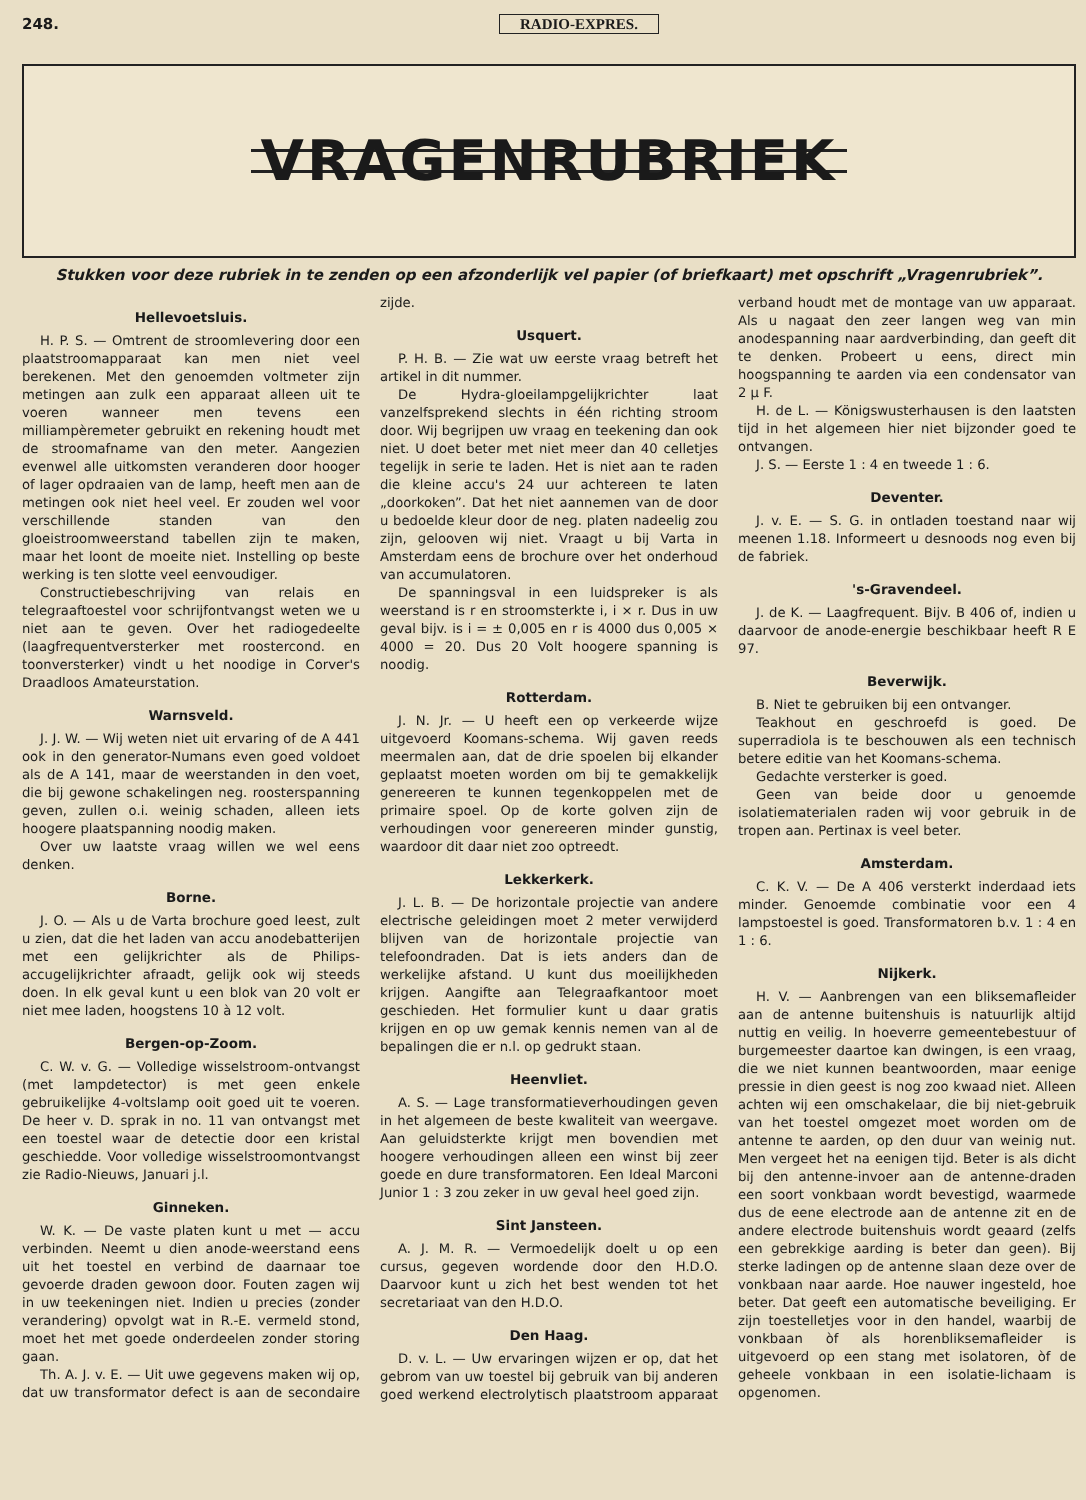248. RADIO-EXPRES.
VRAGENRUBRIEK
Stukken voor deze rubriek in te zenden op een afzonderlijk vel papier (of briefkaart) met opschrift „Vragenrubriek”.
Hellevoetsluis.
H. P. S. — Omtrent de stroomlevering door een plaatstroomapparaat kan men niet veel berekenen. Met den genoemden voltmeter zijn metingen aan zulk een apparaat alleen uit te voeren wanneer men tevens een milliampèremeter gebruikt en rekening houdt met de stroomafname van den meter. Aangezien evenwel alle uitkomsten veranderen door hooger of lager opdraaien van de lamp, heeft men aan de metingen ook niet heel veel. Er zouden wel voor verschillende standen van den gloeistroomweerstand tabellen zijn te maken, maar het loont de moeite niet. Instelling op beste werking is ten slotte veel eenvoudiger.
Constructiebeschrijving van relais en telegraaftoestel voor schrijfontvangst weten we u niet aan te geven. Over het radiogedeelte (laagfrequentversterker met roostercond. en toonversterker) vindt u het noodige in Corver's Draadloos Amateurstation.
Warnsveld.
J. J. W. — Wij weten niet uit ervaring of de A 441 ook in den generator-Numans even goed voldoet als de A 141, maar de weerstanden in den voet, die bij gewone schakelingen neg. roosterspanning geven, zullen o.i. weinig schaden, alleen iets hoogere plaatspanning noodig maken.
Over uw laatste vraag willen we wel eens denken.
Borne.
J. O. — Als u de Varta brochure goed leest, zult u zien, dat die het laden van accu anodebatterijen met een gelijkrichter als de Philips-accugelijkrichter afraadt, gelijk ook wij steeds doen. In elk geval kunt u een blok van 20 volt er niet mee laden, hoogstens 10 à 12 volt.
Bergen-op-Zoom.
C. W. v. G. — Volledige wisselstroom-ontvangst (met lampdetector) is met geen enkele gebruikelijke 4-voltslamp ooit goed uit te voeren. De heer v. D. sprak in no. 11 van ontvangst met een toestel waar de detectie door een kristal geschiedde. Voor volledige wisselstroomontvangst zie Radio-Nieuws, Januari j.l.
Ginneken.
W. K. — De vaste platen kunt u met — accu verbinden. Neemt u dien anode-weerstand eens uit het toestel en verbind de daarnaar toe gevoerde draden gewoon door. Fouten zagen wij in uw teekeningen niet. Indien u precies (zonder verandering) opvolgt wat in R.-E. vermeld stond, moet het met goede onderdeelen zonder storing gaan.
Th. A. J. v. E. — Uit uwe gegevens maken wij op, dat uw transformator defect is aan de secondaire zijde.
Usquert.
P. H. B. — Zie wat uw eerste vraag betreft het artikel in dit nummer.
De Hydra-gloeilampgelijkrichter laat vanzelfsprekend slechts in één richting stroom door. Wij begrijpen uw vraag en teekening dan ook niet. U doet beter met niet meer dan 40 celletjes tegelijk in serie te laden. Het is niet aan te raden die kleine accu's 24 uur achtereen te laten „doorkoken”. Dat het niet aannemen van de door u bedoelde kleur door de neg. platen nadeelig zou zijn, gelooven wij niet. Vraagt u bij Varta in Amsterdam eens de brochure over het onderhoud van accumulatoren.
De spanningsval in een luidspreker is als weerstand is r en stroomsterkte i, i × r. Dus in uw geval bijv. is i = ± 0,005 en r is 4000 dus 0,005 × 4000 = 20. Dus 20 Volt hoogere spanning is noodig.
Rotterdam.
J. N. Jr. — U heeft een op verkeerde wijze uitgevoerd Koomans-schema. Wij gaven reeds meermalen aan, dat de drie spoelen bij elkander geplaatst moeten worden om bij te gemakkelijk genereeren te kunnen tegenkoppelen met de primaire spoel. Op de korte golven zijn de verhoudingen voor genereeren minder gunstig, waardoor dit daar niet zoo optreedt.
Lekkerkerk.
J. L. B. — De horizontale projectie van andere electrische geleidingen moet 2 meter verwijderd blijven van de horizontale projectie van telefoondraden. Dat is iets anders dan de werkelijke afstand. U kunt dus moeilijkheden krijgen. Aangifte aan Telegraafkantoor moet geschieden. Het formulier kunt u daar gratis krijgen en op uw gemak kennis nemen van al de bepalingen die er n.l. op gedrukt staan.
Heenvliet.
A. S. — Lage transformatieverhoudingen geven in het algemeen de beste kwaliteit van weergave. Aan geluidsterkte krijgt men bovendien met hoogere verhoudingen alleen een winst bij zeer goede en dure transformatoren. Een Ideal Marconi Junior 1 : 3 zou zeker in uw geval heel goed zijn.
Sint Jansteen.
A. J. M. R. — Vermoedelijk doelt u op een cursus, gegeven wordende door den H.D.O. Daarvoor kunt u zich het best wenden tot het secretariaat van den H.D.O.
Den Haag.
D. v. L. — Uw ervaringen wijzen er op, dat het gebrom van uw toestel bij gebruik van bij anderen goed werkend electrolytisch plaatstroom apparaat verband houdt met de montage van uw apparaat. Als u nagaat den zeer langen weg van min anodespanning naar aardverbinding, dan geeft dit te denken. Probeert u eens, direct min hoogspanning te aarden via een condensator van 2 μ F.
H. de L. — Königswusterhausen is den laatsten tijd in het algemeen hier niet bijzonder goed te ontvangen.
J. S. — Eerste 1 : 4 en tweede 1 : 6.
Deventer.
J. v. E. — S. G. in ontladen toestand naar wij meenen 1.18. Informeert u desnoods nog even bij de fabriek.
's-Gravendeel.
J. de K. — Laagfrequent. Bijv. B 406 of, indien u daarvoor de anode-energie beschikbaar heeft R E 97.
Beverwijk.
B. Niet te gebruiken bij een ontvanger.
Teakhout en geschroefd is goed. De superradiola is te beschouwen als een technisch betere editie van het Koomans-schema.
Gedachte versterker is goed.
Geen van beide door u genoemde isolatiematerialen raden wij voor gebruik in de tropen aan. Pertinax is veel beter.
Amsterdam.
C. K. V. — De A 406 versterkt inderdaad iets minder. Genoemde combinatie voor een 4 lampstoestel is goed. Transformatoren b.v. 1 : 4 en 1 : 6.
Nijkerk.
H. V. — Aanbrengen van een bliksemafleider aan de antenne buitenshuis is natuurlijk altijd nuttig en veilig. In hoeverre gemeentebestuur of burgemeester daartoe kan dwingen, is een vraag, die we niet kunnen beantwoorden, maar eenige pressie in dien geest is nog zoo kwaad niet. Alleen achten wij een omschakelaar, die bij niet-gebruik van het toestel omgezet moet worden om de antenne te aarden, op den duur van weinig nut. Men vergeet het na eenigen tijd. Beter is als dicht bij den antenne-invoer aan de antenne-draden een soort vonkbaan wordt bevestigd, waarmede dus de eene electrode aan de antenne zit en de andere electrode buitenshuis wordt geaard (zelfs een gebrekkige aarding is beter dan geen). Bij sterke ladingen op de antenne slaan deze over de vonkbaan naar aarde. Hoe nauwer ingesteld, hoe beter. Dat geeft een automatische beveiliging. Er zijn toestelletjes voor in den handel, waarbij de vonkbaan òf als horenbliksemafleider is uitgevoerd op een stang met isolatoren, òf de geheele vonkbaan in een isolatie-lichaam is opgenomen.